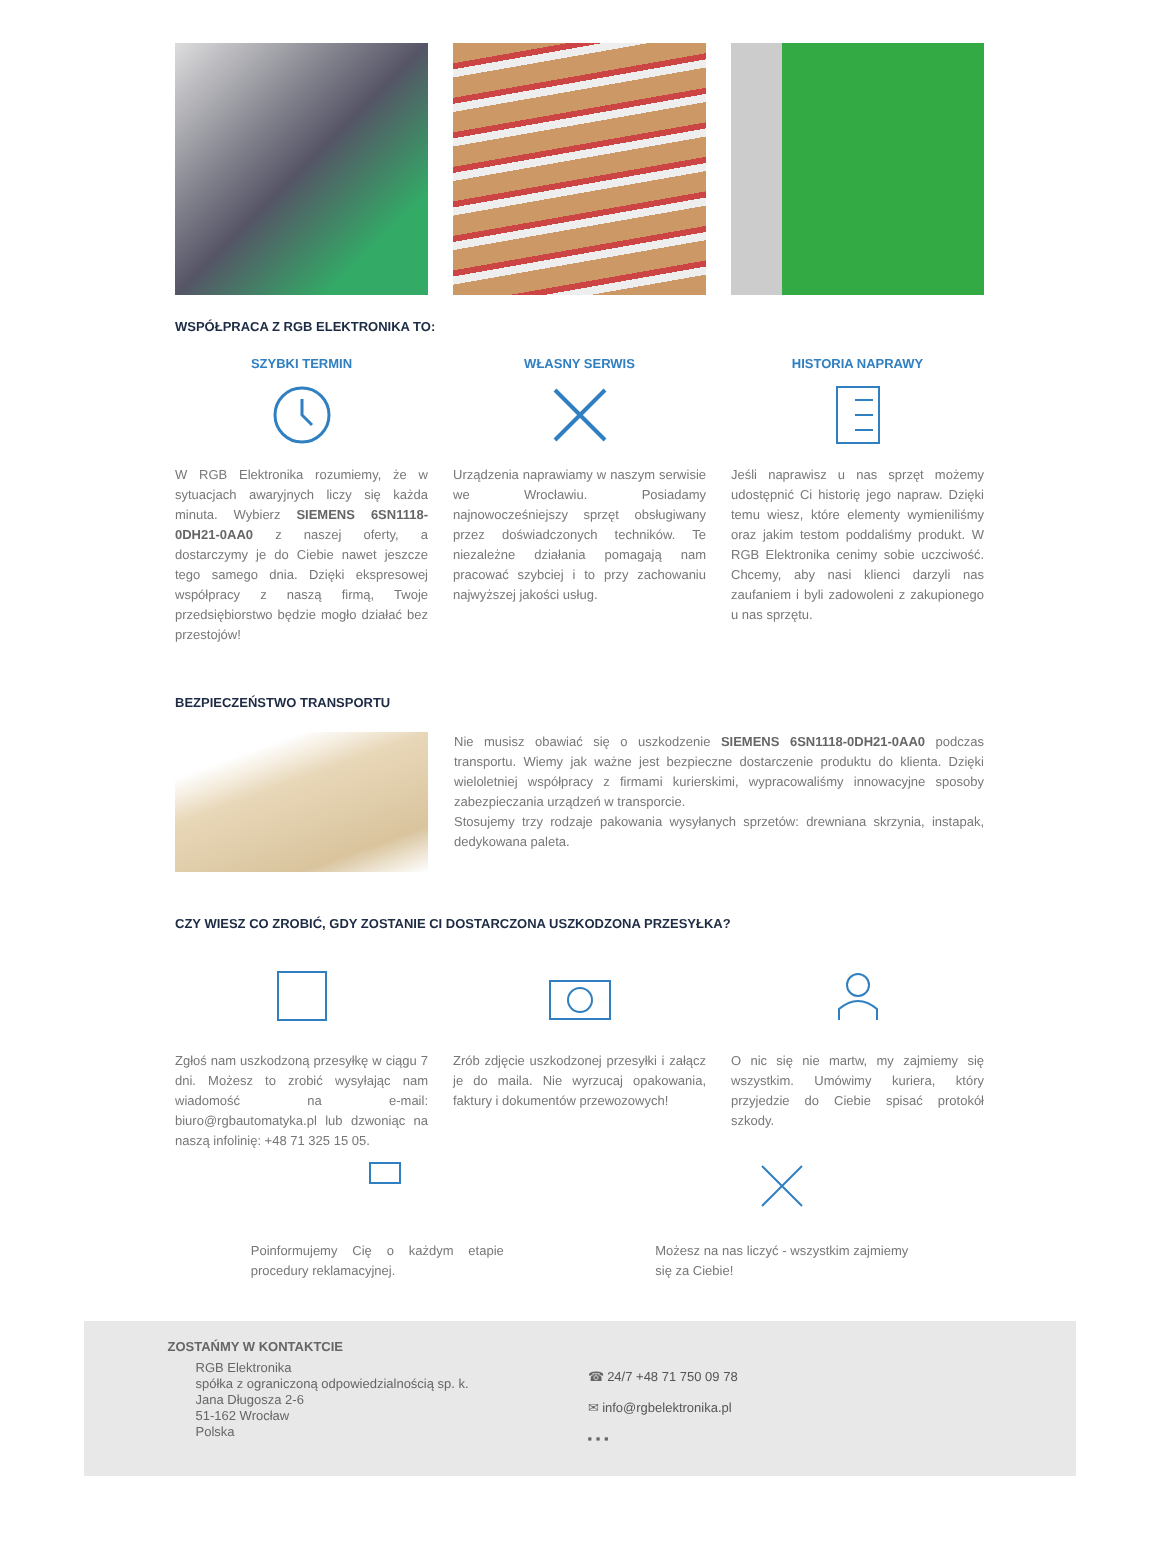WSPÓŁPRACA Z RGB ELEKTRONIKA TO:
SZYBKI TERMIN
W RGB Elektronika rozumiemy, że w sytuacjach awaryjnych liczy się każda minuta. Wybierz SIEMENS 6SN1118-0DH21-0AA0 z naszej oferty, a dostarczymy je do Ciebie nawet jeszcze tego samego dnia. Dzięki ekspresowej współpracy z naszą firmą, Twoje przedsiębiorstwo będzie mogło działać bez przestojów!
WŁASNY SERWIS
Urządzenia naprawiamy w naszym serwisie we Wrocławiu. Posiadamy najnowocześniejszy sprzęt obsługiwany przez doświadczonych techników. Te niezależne działania pomagają nam pracować szybciej i to przy zachowaniu najwyższej jakości usług.
HISTORIA NAPRAWY
Jeśli naprawisz u nas sprzęt możemy udostępnić Ci historię jego napraw. Dzięki temu wiesz, które elementy wymieniliśmy oraz jakim testom poddaliśmy produkt. W RGB Elektronika cenimy sobie uczciwość. Chcemy, aby nasi klienci darzyli nas zaufaniem i byli zadowoleni z zakupionego u nas sprzętu.
BEZPIECZEŃSTWO TRANSPORTU
Nie musisz obawiać się o uszkodzenie SIEMENS 6SN1118-0DH21-0AA0 podczas transportu. Wiemy jak ważne jest bezpieczne dostarczenie produktu do klienta. Dzięki wieloletniej współpracy z firmami kurierskimi, wypracowaliśmy innowacyjne sposoby zabezpieczania urządzeń w transporcie.
Stosujemy trzy rodzaje pakowania wysyłanych sprzetów: drewniana skrzynia, instapak, dedykowana paleta.
CZY WIESZ CO ZROBIĆ, GDY ZOSTANIE CI DOSTARCZONA USZKODZONA PRZESYŁKA?
Zgłoś nam uszkodzoną przesyłkę w ciągu 7 dni. Możesz to zrobić wysyłając nam wiadomość na e-mail: biuro@rgbautomatyka.pl lub dzwoniąc na naszą infolinię: +48 71 325 15 05.
Zrób zdjęcie uszkodzonej przesyłki i załącz je do maila. Nie wyrzucaj opakowania, faktury i dokumentów przewozowych!
O nic się nie martw, my zajmiemy się wszystkim. Umówimy kuriera, który przyjedzie do Ciebie spisać protokół szkody.
Poinformujemy Cię o każdym etapie procedury reklamacyjnej.
Możesz na nas liczyć - wszystkim zajmiemy się za Ciebie!
ZOSTAŃMY W KONTAKTCIE
RGB Elektronika
spółka z ograniczoną odpowiedzialnością sp. k.
Jana Długosza 2-6
51-162 Wrocław
Polska
☎ 24/7 +48 71 750 09 78
✉ info@rgbelektronika.pl
▪ ▪ ▪